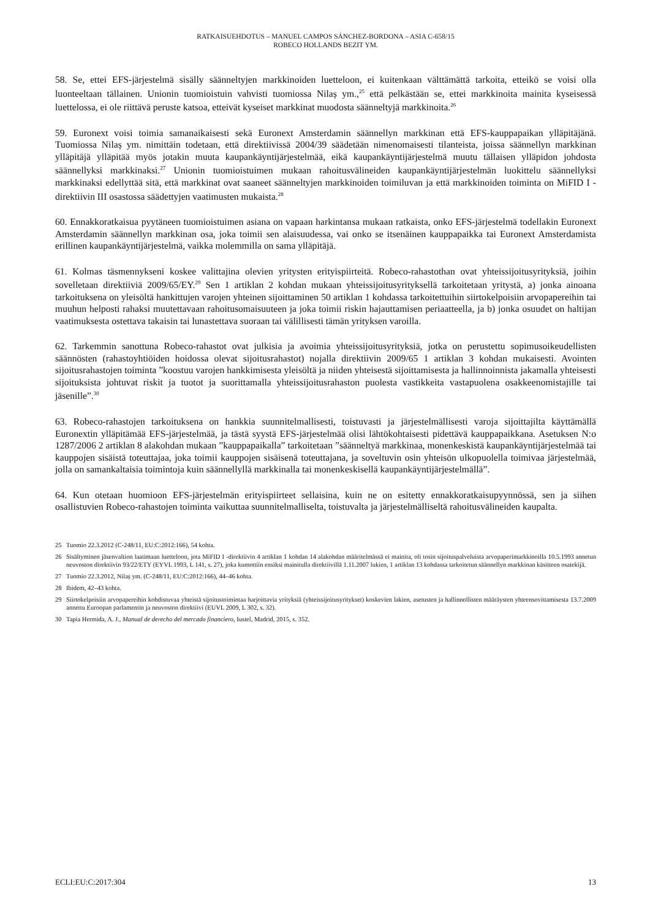RATKAISUEHDOTUS – MANUEL CAMPOS SÁNCHEZ-BORDONA – ASIA C-658/15
ROBECO HOLLANDS BEZIT YM.
58. Se, ettei EFS-järjestelmä sisälly säänneltyjen markkinoiden luetteloon, ei kuitenkaan välttämättä tarkoita, etteikö se voisi olla luonteeltaan tällainen. Unionin tuomioistuin vahvisti tuomiossa Nilaș ym.,<sup>25</sup> että pelkästään se, ettei markkinoita mainita kyseisessä luettelossa, ei ole riittävä peruste katsoa, etteivät kyseiset markkinat muodosta säänneltyjä markkinoita.<sup>26</sup>
59. Euronext voisi toimia samanaikaisesti sekä Euronext Amsterdamin säännellyn markkinan että EFS-kauppapaikan ylläpitäjänä. Tuomiossa Nilaș ym. nimittäin todetaan, että direktiivissä 2004/39 säädetään nimenomaisesti tilanteista, joissa säännellyn markkinan ylläpitäjä ylläpitää myös jotakin muuta kaupankäyntijärjestelmää, eikä kaupankäyntijärjestelmä muutu tällaisen ylläpidon johdosta säännellyksi markkinaksi.<sup>27</sup> Unionin tuomioistuimen mukaan rahoitusvälineiden kaupankäyntijärjestelmän luokittelu säännellyksi markkinaksi edellyttää sitä, että markkinat ovat saaneet säänneltyjen markkinoiden toimiluvan ja että markkinoiden toiminta on MiFID I -direktiivin III osastossa säädettyjen vaatimusten mukaista.<sup>28</sup>
60. Ennakkoratkaisua pyytäneen tuomioistuimen asiana on vapaan harkintansa mukaan ratkaista, onko EFS-järjestelmä todellakin Euronext Amsterdamin säännellyn markkinan osa, joka toimii sen alaisuudessa, vai onko se itsenäinen kauppapaikka tai Euronext Amsterdamista erillinen kaupankäyntijärjestelmä, vaikka molemmilla on sama ylläpitäjä.
61. Kolmas täsmennykseni koskee valittajina olevien yritysten erityispiirteitä. Robeco-rahastothan ovat yhteissijoitusyrityksiä, joihin sovelletaan direktiiviä 2009/65/EY.<sup>29</sup> Sen 1 artiklan 2 kohdan mukaan yhteissijoitusyrityksellä tarkoitetaan yritystä, a) jonka ainoana tarkoituksena on yleisöltä hankittujen varojen yhteinen sijoittaminen 50 artiklan 1 kohdassa tarkoitettuihin siirtokelpoisiin arvopapereihin tai muuhun helposti rahaksi muutettavaan rahoitusomaisuuteen ja joka toimii riskin hajauttamisen periaatteella, ja b) jonka osuudet on haltijan vaatimuksesta ostettava takaisin tai lunastettava suoraan tai välillisesti tämän yrityksen varoilla.
62. Tarkemmin sanottuna Robeco-rahastot ovat julkisia ja avoimia yhteissijoitusyrityksiä, jotka on perustettu sopimusoikeudellisten säännösten (rahastoyhtiöiden hoidossa olevat sijoitusrahastot) nojalla direktiivin 2009/65 1 artiklan 3 kohdan mukaisesti. Avointen sijoitusrahastojen toiminta ”koostuu varojen hankkimisesta yleisöltä ja niiden yhteisestä sijoittamisesta ja hallinnoinnista jakamalla yhteisesti sijoituksista johtuvat riskit ja tuotot ja suorittamalla yhteissijoitusrahaston puolesta vastikkeita vastapuolena osakkeenomistajille tai jäsenille”.<sup>30</sup>
63. Robeco-rahastojen tarkoituksena on hankkia suunnitelmallisesti, toistuvasti ja järjestelmällisesti varoja sijoittajilta käyttämällä Euronextin ylläpitämää EFS-järjestelmää, ja tästä syystä EFS-järjestelmää olisi lähtökohtaisesti pidettävä kauppapaikkana. Asetuksen N:o 1287/2006 2 artiklan 8 alakohdan mukaan ”kauppapaikalla” tarkoitetaan ”säänneltyä markkinaa, monenkeskistä kaupankäyntijärjestelmää tai kauppojen sisäistä toteuttajaa, joka toimii kauppojen sisäisenä toteuttajana, ja soveltuvin osin yhteisön ulkopuolella toimivaa järjestelmää, jolla on samankaltaisia toimintoja kuin säännellyllä markkinalla tai monenkeskisellä kaupankäyntijärjestelmällä”.
64. Kun otetaan huomioon EFS-järjestelmän erityispiirteet sellaisina, kuin ne on esitetty ennakkoratkaisupyynnössä, sen ja siihen osallistuvien Robeco-rahastojen toiminta vaikuttaa suunnitelmalliselta, toistuvalta ja järjestelmälliseltä rahoitusvälineiden kaupalta.
25 Tuomio 22.3.2012 (C-248/11, EU:C:2012:166), 54 kohta.
26 Sisältyminen jäsenvaltion laatimaan luetteloon, jota MiFID I -direktiivin 4 artiklan 1 kohdan 14 alakohdan määritelmässä ei mainita, oli tosin sijoituspalveluista arvopaperimarkkinoilla 10.5.1993 annetun neuvoston direktiivin 93/22/ETY (EYVL 1993, L 141, s. 27), joka kumottiin ensiksi mainitulla direktiivillä 1.11.2007 lukien, 1 artiklan 13 kohdassa tarkoitetun säännellyn markkinan käsitteen osatekijä.
27 Tuomio 22.3.2012, Nilaș ym. (C-248/11, EU:C:2012:166), 44–46 kohta.
28 Ibidem, 42–43 kohta.
29 Siirtokelpoisiin arvopapereihin kohdistuvaa yhteistä sijoitustoimintaa harjoittavia yrityksiä (yhteissijoitusyritykset) koskevien lakien, asetusten ja hallinnollisten määräysten yhteensovittamisesta 13.7.2009 annettu Euroopan parlamentin ja neuvoston direktiivi (EUVL 2009, L 302, s. 32).
30 Tapia Hermida, A. J., Manual de derecho del mercado financiero, Iustel, Madrid, 2015, s. 352.
ECLI:EU:C:2017:304 13